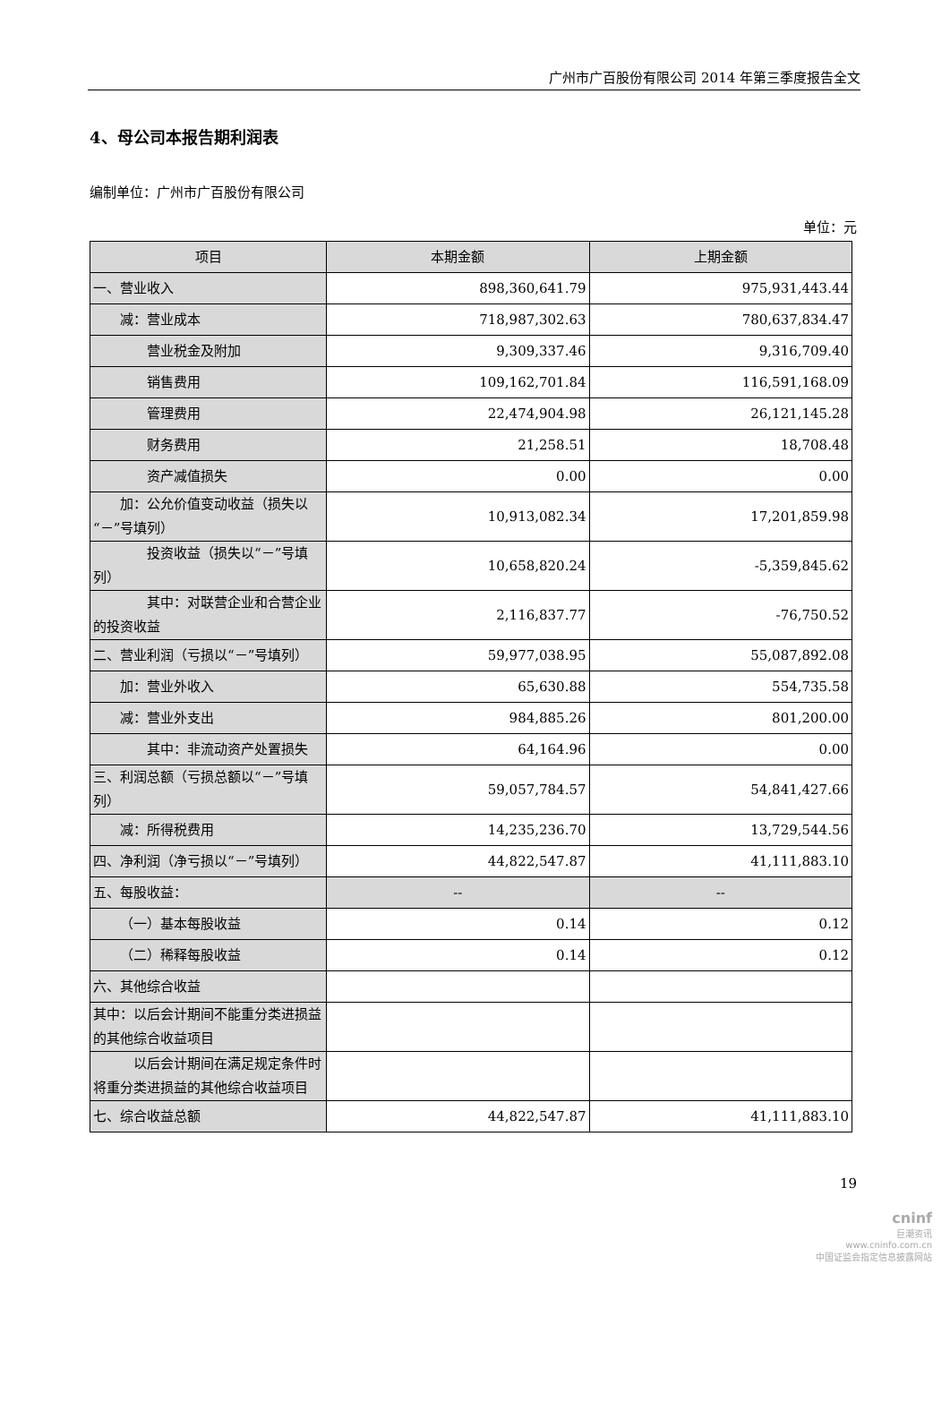广州市广百股份有限公司 2014 年第三季度报告全文
4、母公司本报告期利润表
编制单位：广州市广百股份有限公司
单位：元
| 项目 | 本期金额 | 上期金额 |
| --- | --- | --- |
| 一、营业收入 | 898,360,641.79 | 975,931,443.44 |
| 减：营业成本 | 718,987,302.63 | 780,637,834.47 |
| 营业税金及附加 | 9,309,337.46 | 9,316,709.40 |
| 销售费用 | 109,162,701.84 | 116,591,168.09 |
| 管理费用 | 22,474,904.98 | 26,121,145.28 |
| 财务费用 | 21,258.51 | 18,708.48 |
| 资产减值损失 | 0.00 | 0.00 |
| 加：公允价值变动收益（损失以“－”号填列） | 10,913,082.34 | 17,201,859.98 |
| 投资收益（损失以“－”号填列） | 10,658,820.24 | -5,359,845.62 |
| 其中：对联营企业和合营企业的投资收益 | 2,116,837.77 | -76,750.52 |
| 二、营业利润（亏损以“－”号填列） | 59,977,038.95 | 55,087,892.08 |
| 加：营业外收入 | 65,630.88 | 554,735.58 |
| 减：营业外支出 | 984,885.26 | 801,200.00 |
| 其中：非流动资产处置损失 | 64,164.96 | 0.00 |
| 三、利润总额（亏损总额以“－”号填列） | 59,057,784.57 | 54,841,427.66 |
| 减：所得税费用 | 14,235,236.70 | 13,729,544.56 |
| 四、净利润（净亏损以“－”号填列） | 44,822,547.87 | 41,111,883.10 |
| 五、每股收益： | -- | -- |
| （一）基本每股收益 | 0.14 | 0.12 |
| （二）稀释每股收益 | 0.14 | 0.12 |
| 六、其他综合收益 | | |
| 其中：以后会计期间不能重分类进损益的其他综合收益项目 | | |
| 以后会计期间在满足规定条件时将重分类进损益的其他综合收益项目 | | |
| 七、综合收益总额 | 44,822,547.87 | 41,111,883.10 |
19
cninf
巨潮资讯
www.cninfo.com.cn
中国证监会指定信息披露网站